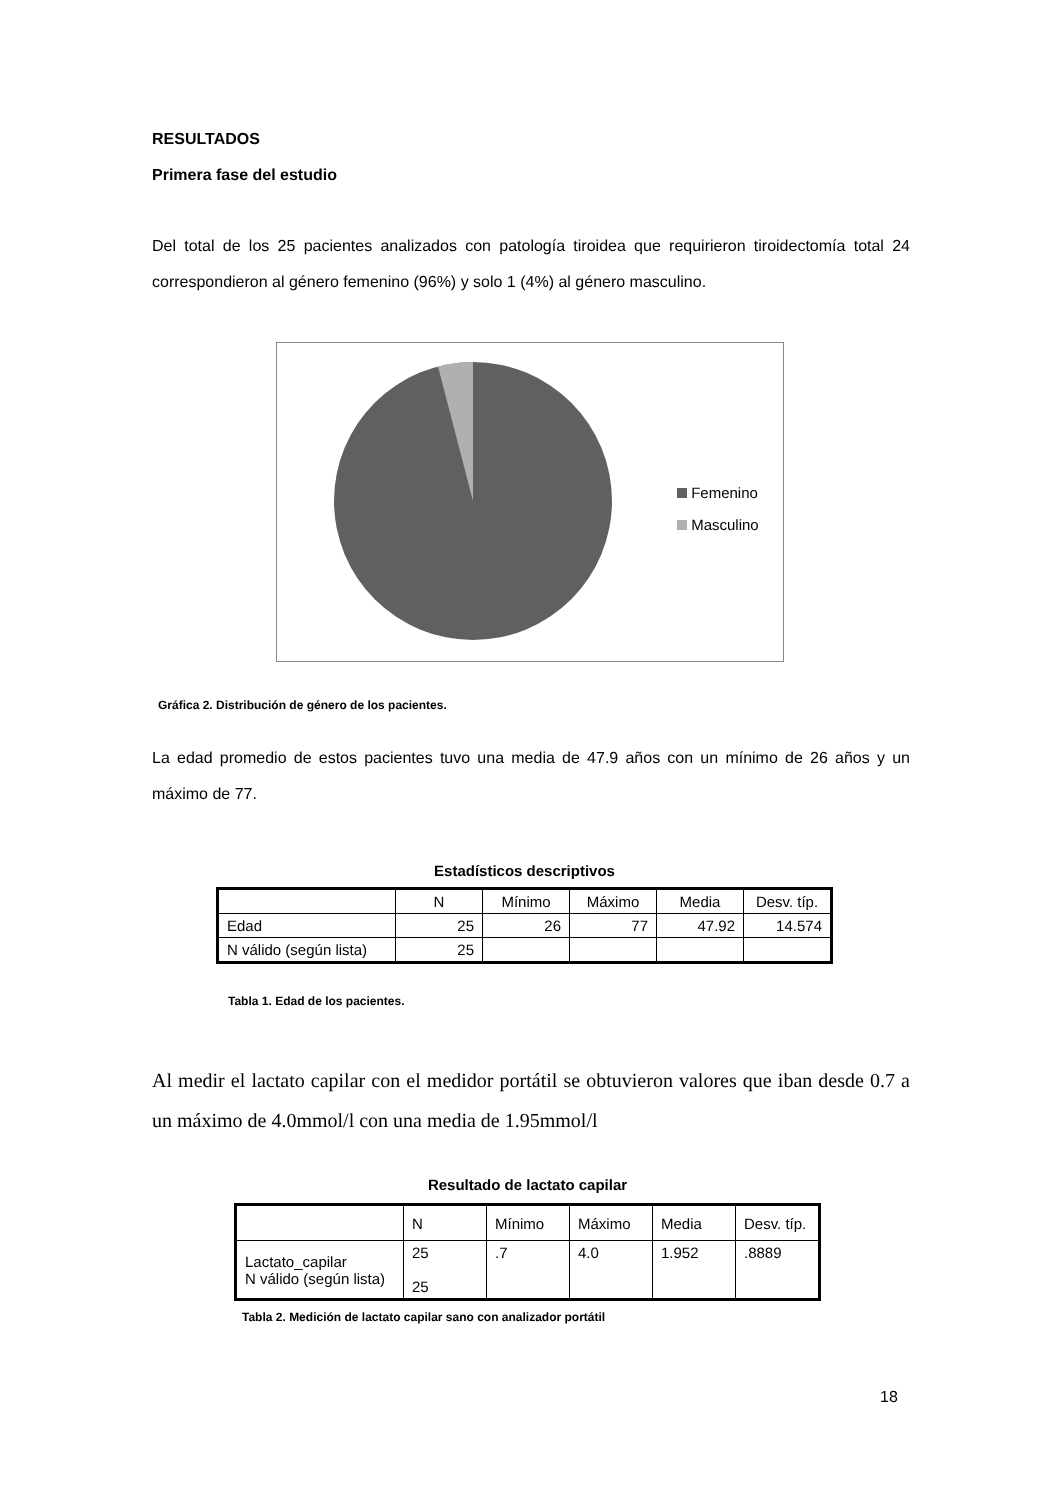RESULTADOS
Primera fase del estudio
Del total de los 25 pacientes analizados con patología tiroidea que requirieron tiroidectomía total 24 correspondieron al género femenino (96%) y solo 1 (4%) al género masculino.
Femenino
Masculino
Gráfica 2. Distribución de género de los pacientes.
La edad promedio de estos pacientes tuvo una media de 47.9 años con un mínimo de 26 años y un máximo de 77.
Estadísticos descriptivos
| | N | Mínimo | Máximo | Media | Desv. típ. |
| --- | --- | --- | --- | --- | --- |
| Edad | 25 | 26 | 77 | 47.92 | 14.574 |
| N válido (según lista) | 25 | | | | |
Tabla 1. Edad de los pacientes.
Al medir el lactato capilar con el medidor portátil se obtuvieron valores que iban desde 0.7 a un máximo de 4.0mmol/l con una media de 1.95mmol/l
Resultado de lactato capilar
| | N | Mínimo | Máximo | Media | Desv. típ. |
| Lactato_capilar N válido (según lista) | 25 25 | .7 | 4.0 | 1.952 | .8889 |
Tabla 2. Medición de lactato capilar sano con analizador portátil
18